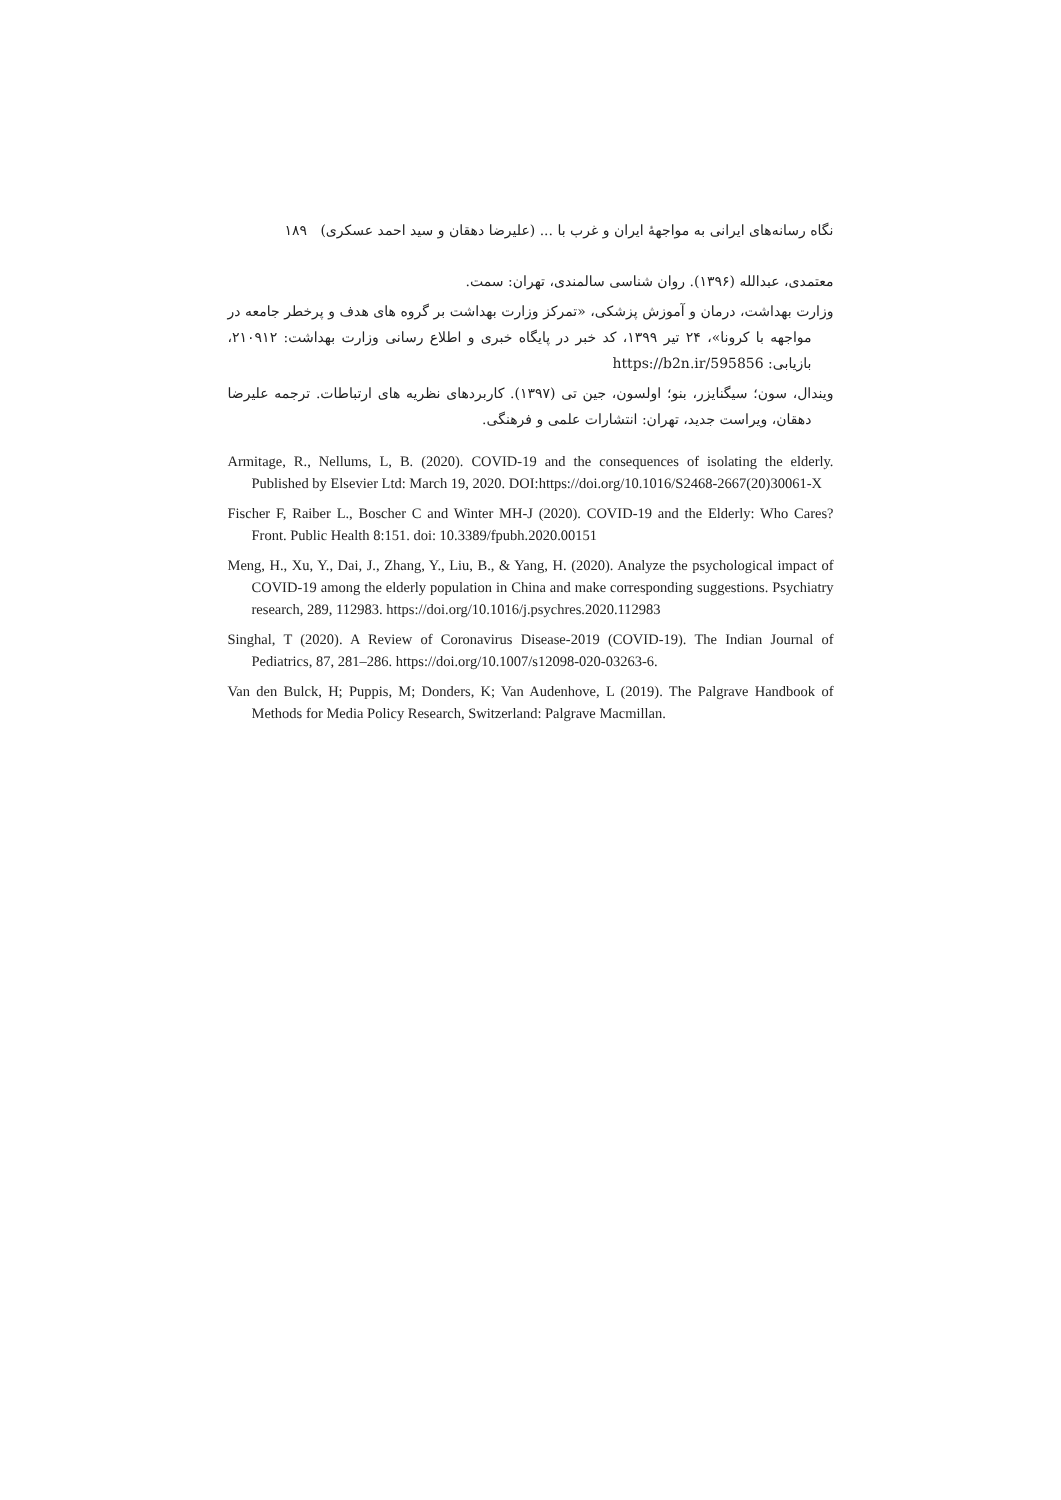نگاه رسانه‌های ایرانی به مواجهۀ ایران و غرب با ... (علیرضا دهقان و سید احمد عسکری) ۱۸۹
معتمدی، عبدالله (۱۳۹۶). روان شناسی سالمندی، تهران: سمت.
وزارت بهداشت، درمان و آموزش پزشکی، «تمرکز وزارت بهداشت بر گروه های هدف و پرخطر جامعه در مواجهه با کرونا»، ۲۴ تیر ۱۳۹۹، کد خبر در پایگاه خبری و اطلاع رسانی وزارت بهداشت: ۲۱۰۹۱۲، بازیابی: https://b2n.ir/595856
ویندال، سون؛ سیگنایزر، بنو؛ اولسون، جین تی (۱۳۹۷). کاربردهای نظریه های ارتباطات. ترجمه علیرضا دهقان، ویراست جدید، تهران: انتشارات علمی و فرهنگی.
Armitage, R., Nellums, L, B. (2020). COVID-19 and the consequences of isolating the elderly. Published by Elsevier Ltd: March 19, 2020. DOI:https://doi.org/10.1016/S2468-2667(20)30061-X
Fischer F, Raiber L., Boscher C and Winter MH-J (2020). COVID-19 and the Elderly: Who Cares? Front. Public Health 8:151. doi: 10.3389/fpubh.2020.00151
Meng, H., Xu, Y., Dai, J., Zhang, Y., Liu, B., & Yang, H. (2020). Analyze the psychological impact of COVID-19 among the elderly population in China and make corresponding suggestions. Psychiatry research, 289, 112983. https://doi.org/10.1016/j.psychres.2020.112983
Singhal, T (2020). A Review of Coronavirus Disease-2019 (COVID-19). The Indian Journal of Pediatrics, 87, 281–286. https://doi.org/10.1007/s12098-020-03263-6.
Van den Bulck, H; Puppis, M; Donders, K; Van Audenhove, L (2019). The Palgrave Handbook of Methods for Media Policy Research, Switzerland: Palgrave Macmillan.